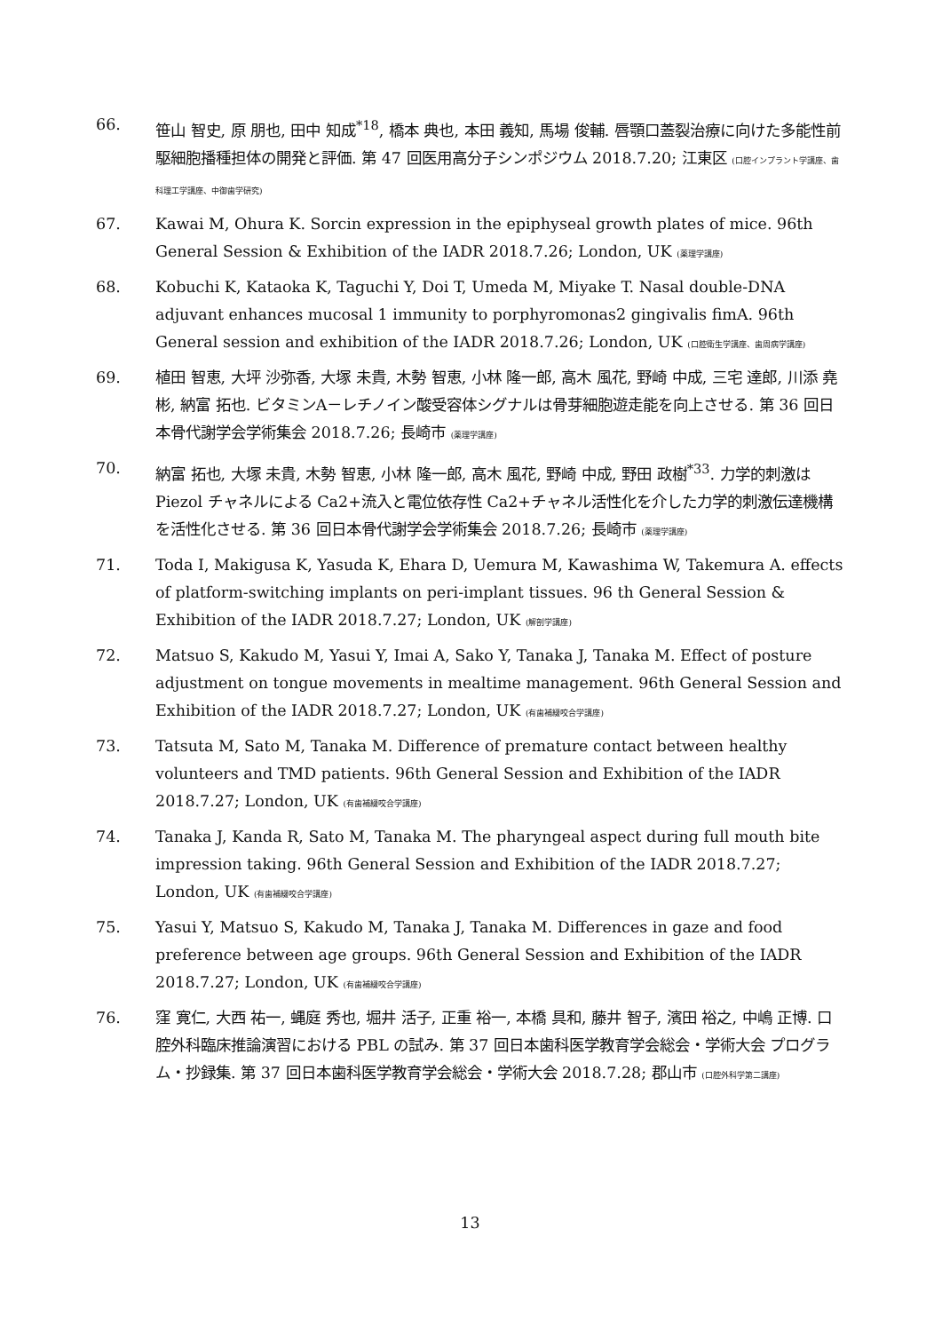66. 笹山 智史, 原 朋也, 田中 知成<sup>*18</sup>, 橋本 典也, 本田 義知, 馬場 俊輔. 唇顎口蓋裂治療に向けた多能性前駆細胞播種担体の開発と評価. 第 47 回医用高分子シンポジウム 2018.7.20; 江東区 (口腔インプラント学講座、歯科理工学講座、中御歯学研究)
67. Kawai M, Ohura K. Sorcin expression in the epiphyseal growth plates of mice. 96th General Session & Exhibition of the IADR 2018.7.26; London, UK (薬理学講座)
68. Kobuchi K, Kataoka K, Taguchi Y, Doi T, Umeda M, Miyake T. Nasal double-DNA adjuvant enhances mucosal 1 immunity to porphyromonas2 gingivalis fimA. 96th General session and exhibition of the IADR 2018.7.26; London, UK (口腔衛生学講座、歯周病学講座)
69. 植田 智恵, 大坪 沙弥香, 大塚 未貴, 木勢 智恵, 小林 隆一郎, 高木 風花, 野崎 中成, 三宅 達郎, 川添 堯彬, 納富 拓也. ビタミンA－レチノイン酸受容体シグナルは骨芽細胞遊走能を向上させる. 第 36 回日本骨代謝学会学術集会 2018.7.26; 長崎市 (薬理学講座)
70. 納富 拓也, 大塚 未貴, 木勢 智恵, 小林 隆一郎, 高木 風花, 野崎 中成, 野田 政樹<sup>*33</sup>. 力学的刺激は Piezol チャネルによる Ca2+流入と電位依存性 Ca2+チャネル活性化を介した力学的刺激伝達機構を活性化させる. 第 36 回日本骨代謝学会学術集会 2018.7.26; 長崎市 (薬理学講座)
71. Toda I, Makigusa K, Yasuda K, Ehara D, Uemura M, Kawashima W, Takemura A. effects of platform-switching implants on peri-implant tissues. 96 th General Session & Exhibition of the IADR 2018.7.27; London, UK (解剖学講座)
72. Matsuo S, Kakudo M, Yasui Y, Imai A, Sako Y, Tanaka J, Tanaka M. Effect of posture adjustment on tongue movements in mealtime management. 96th General Session and Exhibition of the IADR 2018.7.27; London, UK (有歯補綴咬合学講座)
73. Tatsuta M, Sato M, Tanaka M. Difference of premature contact between healthy volunteers and TMD patients. 96th General Session and Exhibition of the IADR 2018.7.27; London, UK (有歯補綴咬合学講座)
74. Tanaka J, Kanda R, Sato M, Tanaka M. The pharyngeal aspect during full mouth bite impression taking. 96th General Session and Exhibition of the IADR 2018.7.27; London, UK (有歯補綴咬合学講座)
75. Yasui Y, Matsuo S, Kakudo M, Tanaka J, Tanaka M. Differences in gaze and food preference between age groups. 96th General Session and Exhibition of the IADR 2018.7.27; London, UK (有歯補綴咬合学講座)
76. 窪 寛仁, 大西 祐一, 蝿庭 秀也, 堀井 活子, 正重 裕一, 本橋 具和, 藤井 智子, 濱田 裕之, 中嶋 正博. 口腔外科臨床推論演習における PBL の試み. 第 37 回日本歯科医学教育学会総会・学術大会 プログラム・抄録集. 第 37 回日本歯科医学教育学会総会・学術大会 2018.7.28; 郡山市 (口腔外科学第二講座)
13